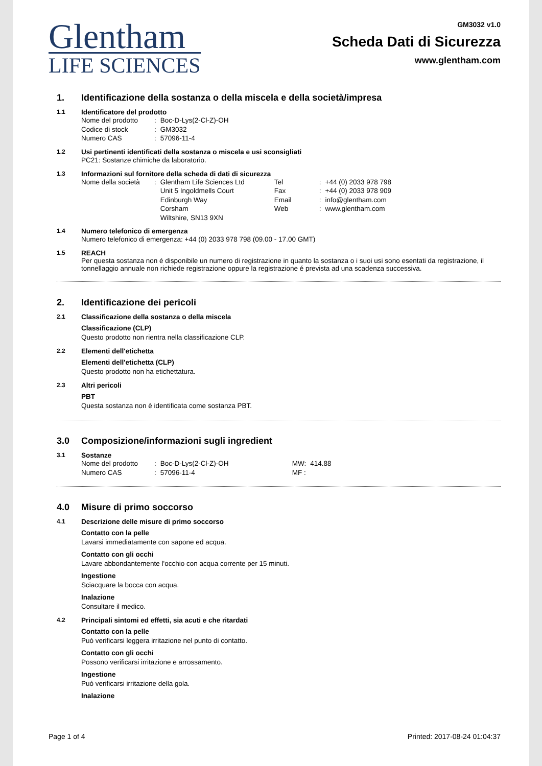Glentham
LIFE SCIENCES
GM3032 v1.0
Scheda Dati di Sicurezza
www.glentham.com
1. Identificazione della sostanza o della miscela e della società/impresa
1.1 Identificatore del prodotto
| Nome del prodotto | : | Boc-D-Lys(2-Cl-Z)-OH |
| Codice di stock | : | GM3032 |
| Numero CAS | : | 57096-11-4 |
1.2 Usi pertinenti identificati della sostanza o miscela e usi sconsigliati
PC21: Sostanze chimiche da laboratorio.
1.3 Informazioni sul fornitore della scheda di dati di sicurezza
| Nome della società | : | Glentham Life Sciences Ltd | Tel | : | +44 (0) 2033 978 798 |
| | | Unit 5 Ingoldmells Court | Fax | : | +44 (0) 2033 978 909 |
| | | Edinburgh Way | Email | : | info@glentham.com |
| | | Corsham | Web | : | www.glentham.com |
| | | Wiltshire, SN13 9XN | | | |
1.4 Numero telefonico di emergenza
Numero telefonico di emergenza: +44 (0) 2033 978 798 (09.00 - 17.00 GMT)
1.5 REACH
Per questa sostanza non é disponibile un numero di registrazione in quanto la sostanza o i suoi usi sono esentati da registrazione, il tonnellaggio annuale non richiede registrazione oppure la registrazione é prevista ad una scadenza successiva.
2. Identificazione dei pericoli
2.1 Classificazione della sostanza o della miscela
Classificazione (CLP)
Questo prodotto non rientra nella classificazione CLP.
2.2 Elementi dell'etichetta
Elementi dell'etichetta (CLP)
Questo prodotto non ha etichettatura.
2.3 Altri pericoli
PBT
Questa sostanza non è identificata come sostanza PBT.
3.0 Composizione/informazioni sugli ingredient
3.1 Sostanze
| Nome del prodotto | : | Boc-D-Lys(2-Cl-Z)-OH | MW: | 414.88 |
| Numero CAS | : | 57096-11-4 | MF : | |
4.0 Misure di primo soccorso
4.1 Descrizione delle misure di primo soccorso
Contatto con la pelle
Lavarsi immediatamente con sapone ed acqua.
Contatto con gli occhi
Lavare abbondantemente l'occhio con acqua corrente per 15 minuti.
Ingestione
Sciacquare la bocca con acqua.
Inalazione
Consultare il medico.
4.2 Principali sintomi ed effetti, sia acuti e che ritardati
Contatto con la pelle
Può verificarsi leggera irritazione nel punto di contatto.
Contatto con gli occhi
Possono verificarsi irritazione e arrossamento.
Ingestione
Può verificarsi irritazione della gola.
Inalazione
Page 1 of 4 Printed: 2017-08-24 01:04:37